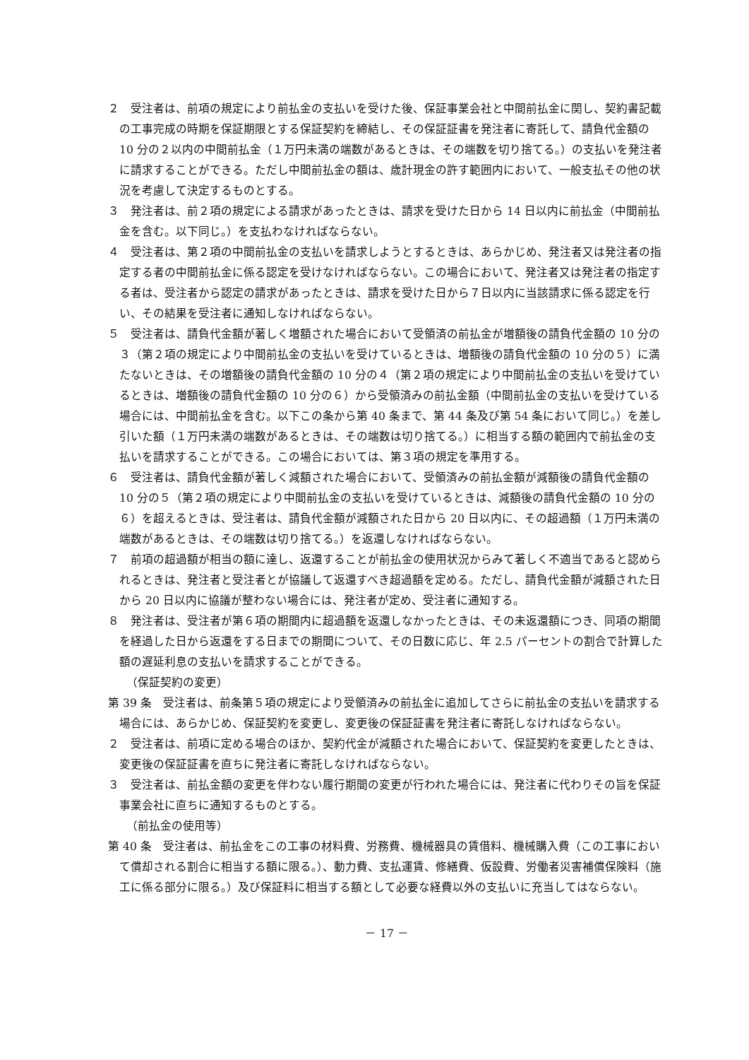２　受注者は、前項の規定により前払金の支払いを受けた後、保証事業会社と中間前払金に関し、契約書記載の工事完成の時期を保証期限とする保証契約を締結し、その保証証書を発注者に寄託して、請負代金額の 10 分の２以内の中間前払金（１万円未満の端数があるときは、その端数を切り捨てる。）の支払いを発注者に請求することができる。ただし中間前払金の額は、歳計現金の許す範囲内において、一般支払その他の状況を考慮して決定するものとする。
３　発注者は、前２項の規定による請求があったときは、請求を受けた日から 14 日以内に前払金（中間前払金を含む。以下同じ。）を支払わなければならない。
４　受注者は、第２項の中間前払金の支払いを請求しようとするときは、あらかじめ、発注者又は発注者の指定する者の中間前払金に係る認定を受けなければならない。この場合において、発注者又は発注者の指定する者は、受注者から認定の請求があったときは、請求を受けた日から７日以内に当該請求に係る認定を行い、その結果を受注者に通知しなければならない。
５　受注者は、請負代金額が著しく増額された場合において受領済の前払金が増額後の請負代金額の 10 分の３（第２項の規定により中間前払金の支払いを受けているときは、増額後の請負代金額の 10 分の５）に満たないときは、その増額後の請負代金額の 10 分の４（第２項の規定により中間前払金の支払いを受けているときは、増額後の請負代金額の 10 分の６）から受領済みの前払金額（中間前払金の支払いを受けている場合には、中間前払金を含む。以下この条から第 40 条まで、第 44 条及び第 54 条において同じ。）を差し引いた額（１万円未満の端数があるときは、その端数は切り捨てる。）に相当する額の範囲内で前払金の支払いを請求することができる。この場合においては、第３項の規定を準用する。
６　受注者は、請負代金額が著しく減額された場合において、受領済みの前払金額が減額後の請負代金額の 10 分の５（第２項の規定により中間前払金の支払いを受けているときは、減額後の請負代金額の 10 分の６）を超えるときは、受注者は、請負代金額が減額された日から 20 日以内に、その超過額（１万円未満の端数があるときは、その端数は切り捨てる。）を返還しなければならない。
７　前項の超過額が相当の額に達し、返還することが前払金の使用状況からみて著しく不適当であると認められるときは、発注者と受注者とが協議して返還すべき超過額を定める。ただし、請負代金額が減額された日から 20 日以内に協議が整わない場合には、発注者が定め、受注者に通知する。
８　発注者は、受注者が第６項の期間内に超過額を返還しなかったときは、その未返還額につき、同項の期間を経過した日から返還をする日までの期間について、その日数に応じ、年 2.5 パーセントの割合で計算した額の遅延利息の支払いを請求することができる。
（保証契約の変更）
第 39 条　受注者は、前条第５項の規定により受領済みの前払金に追加してさらに前払金の支払いを請求する場合には、あらかじめ、保証契約を変更し、変更後の保証証書を発注者に寄託しなければならない。
２　受注者は、前項に定める場合のほか、契約代金が減額された場合において、保証契約を変更したときは、変更後の保証証書を直ちに発注者に寄託しなければならない。
３　受注者は、前払金額の変更を伴わない履行期間の変更が行われた場合には、発注者に代わりその旨を保証事業会社に直ちに通知するものとする。
（前払金の使用等）
第 40 条　受注者は、前払金をこの工事の材料費、労務費、機械器具の賃借料、機械購入費（この工事において償却される割合に相当する額に限る。）、動力費、支払運賃、修繕費、仮設費、労働者災害補償保険料（施工に係る部分に限る。）及び保証料に相当する額として必要な経費以外の支払いに充当してはならない。
－ 17 －